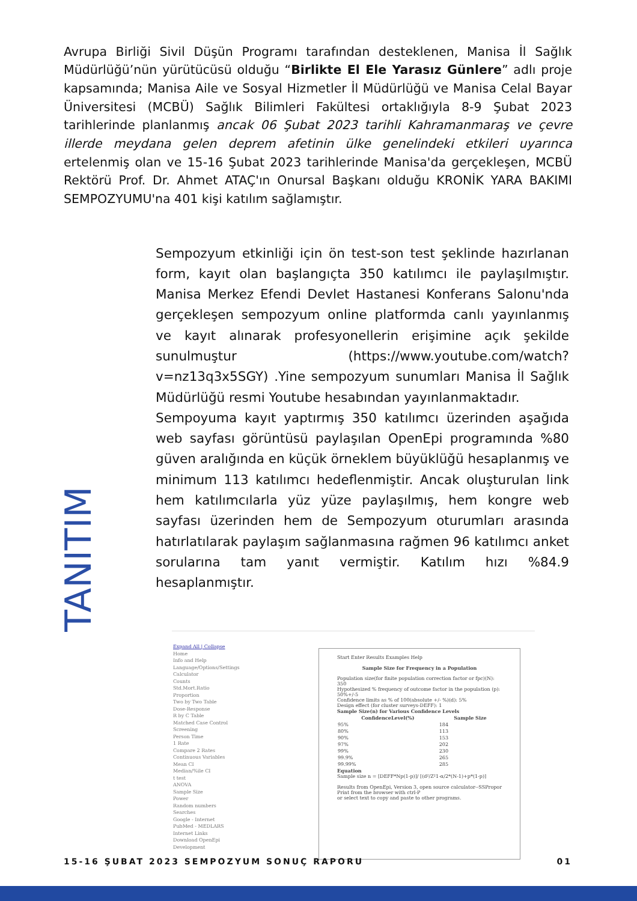Avrupa Birliği Sivil Düşün Programı tarafından desteklenen, Manisa İl Sağlık Müdürlüğü’nün yürütücüsü olduğu “Birlikte El Ele Yarasız Günlere” adlı proje kapsamında; Manisa Aile ve Sosyal Hizmetler İl Müdürlüğü ve Manisa Celal Bayar Üniversitesi (MCBÜ) Sağlık Bilimleri Fakültesi ortaklığıyla 8-9 Şubat 2023 tarihlerinde planlanmış ancak 06 Şubat 2023 tarihli Kahramanmaraş ve çevre illerde meydana gelen deprem afetinin ülke genelindeki etkileri uyarınca ertelenmiş olan ve 15-16 Şubat 2023 tarihlerinde Manisa'da gerçekleşen, MCBÜ Rektörü Prof. Dr. Ahmet ATAÇ'ın Onursal Başkanı olduğu KRONİK YARA BAKIMI SEMPOZYUMU'na 401 kişi katılım sağlamıştır.
TANITIM
Sempozyum etkinliği için ön test-son test şeklinde hazırlanan form, kayıt olan başlangıçta 350 katılımcı ile paylaşılmıştır. Manisa Merkez Efendi Devlet Hastanesi Konferans Salonu'nda gerçekleşen sempozyum online platformda canlı yayınlanmış ve kayıt alınarak profesyonellerin erişimine açık şekilde sunulmuştur (https://www.youtube.com/watch?v=nz13q3x5SGY) .Yine sempozyum sunumları Manisa İl Sağlık Müdürlüğü resmi Youtube hesabından yayınlanmaktadır.
Sempoyuma kayıt yaptırmış 350 katılımcı üzerinden aşağıda web sayfası görüntüsü paylaşılan OpenEpi programında %80 güven aralığında en küçük örneklem büyüklüğü hesaplanmış ve minimum 113 katılımcı hedeflenmiştir. Ancak oluşturulan link hem katılımcılarla yüz yüze paylaşılmış, hem kongre web sayfası üzerinden hem de Sempozyum oturumları arasında hatırlatılarak paylaşım sağlanmasına rağmen 96 katılımcı anket sorularına tam yanıt vermiştir. Katılım hızı %84.9 hesaplanmıştır.
Expand All | Collapse
Home
Info and Help
Language/Options/Settings
Calculator
Counts
Std.Mort.Ratio
Proportion
Two by Two Table
Dose-Response
R by C Table
Matched Case Control
Screening
Person Time
1 Rate
Compare 2 Rates
Continuous Variables
Mean CI
Median/%ile CI
t test
ANOVA
Sample Size
Power
Random numbers
Searches
Google - Internet
PubMed - MEDLARS
Internet Links
Download OpenEpi
Development
Start Enter Results Examples Help
Sample Size for Frequency in a Population
Population size(for finite population correction factor or fpc)(N): 350
Hypothesized % frequency of outcome factor in the population (p): 50%+/-5
Confidence limits as % of 100(absolute +/- %)(d): 5%
Design effect (for cluster surveys-DEFF): 1
Sample Size(n) for Various Confidence Levels
| ConfidenceLevel(%) | Sample Size |
| --- | --- |
| 95% | 184 |
| 80% | 113 |
| 90% | 153 |
| 97% | 202 |
| 99% | 230 |
| 99.9% | 265 |
| 99.99% | 285 |
Equation
Sample size n = [DEFF*Np(1-p)]/ [(d²/Z²1-α/2*(N-1)+p*(1-p)]
Results from OpenEpi, Version 3, open source calculator--SSPropor
Print from the browser with ctrl-P
or select text to copy and paste to other programs.
15-16 ŞUBAT 2023 SEMPOZYUM SONUÇ RAPORU 01